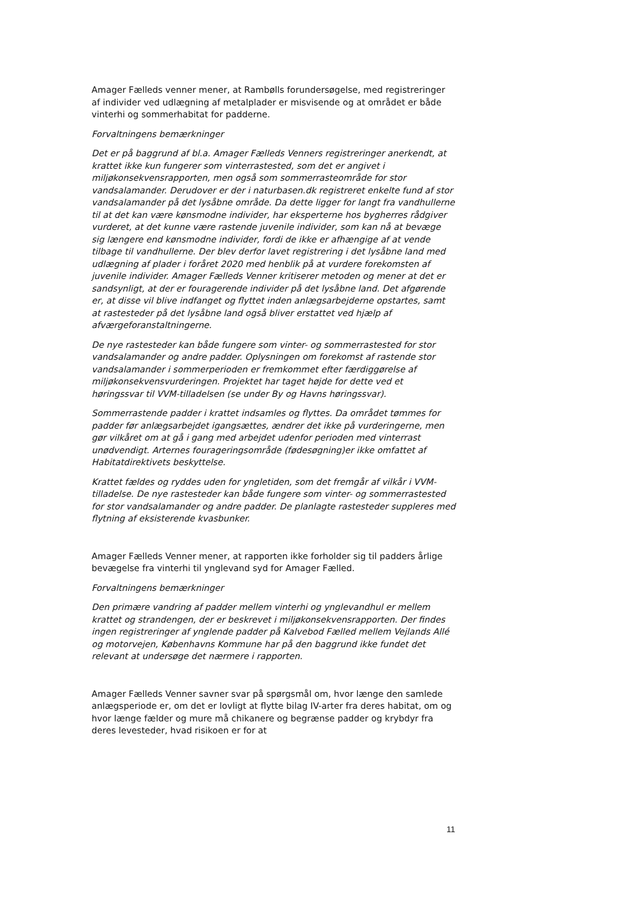Amager Fælleds venner mener, at Rambølls forundersøgelse, med registreringer af individer ved udlægning af metalplader er misvisende og at området er både vinterhi og sommerhabitat for padderne.
Forvaltningens bemærkninger
Det er på baggrund af bl.a. Amager Fælleds Venners registreringer anerkendt, at krattet ikke kun fungerer som vinterrastested, som det er angivet i miljøkonsekvensrapporten, men også som sommerrasteområde for stor vandsalamander. Derudover er der i naturbasen.dk registreret enkelte fund af stor vandsalamander på det lysåbne område. Da dette ligger for langt fra vandhullerne til at det kan være kønsmodne individer, har eksperterne hos bygherres rådgiver vurderet, at det kunne være rastende juvenile individer, som kan nå at bevæge sig længere end kønsmodne individer, fordi de ikke er afhængige af at vende tilbage til vandhullerne. Der blev derfor lavet registrering i det lysåbne land med udlægning af plader i foråret 2020 med henblik på at vurdere forekomsten af juvenile individer. Amager Fælleds Venner kritiserer metoden og mener at det er sandsynligt, at der er fouragerende individer på det lysåbne land. Det afgørende er, at disse vil blive indfanget og flyttet inden anlægsarbejderne opstartes, samt at rastesteder på det lysåbne land også bliver erstattet ved hjælp af afværgeforanstaltningerne.
De nye rastesteder kan både fungere som vinter- og sommerrastested for stor vandsalamander og andre padder. Oplysningen om forekomst af rastende stor vandsalamander i sommerperioden er fremkommet efter færdiggørelse af miljøkonsekvensvurderingen. Projektet har taget højde for dette ved et høringssvar til VVM-tilladelsen (se under By og Havns høringssvar).
Sommerrastende padder i krattet indsamles og flyttes. Da området tømmes for padder før anlægsarbejdet igangsættes, ændrer det ikke på vurderingerne, men gør vilkåret om at gå i gang med arbejdet udenfor perioden med vinterrast unødvendigt. Arternes fourageringsområde (fødesøgning)er ikke omfattet af Habitatdirektivets beskyttelse.
Krattet fældes og ryddes uden for yngletiden, som det fremgår af vilkår i VVM-tilladelse. De nye rastesteder kan både fungere som vinter- og sommerrastested for stor vandsalamander og andre padder. De planlagte rastesteder suppleres med flytning af eksisterende kvasbunker.
Amager Fælleds Venner mener, at rapporten ikke forholder sig til padders årlige bevægelse fra vinterhi til ynglevand syd for Amager Fælled.
Forvaltningens bemærkninger
Den primære vandring af padder mellem vinterhi og ynglevandhul er mellem krattet og strandengen, der er beskrevet i miljøkonsekvensrapporten. Der findes ingen registreringer af ynglende padder på Kalvebod Fælled mellem Vejlands Allé og motorvejen, Københavns Kommune har på den baggrund ikke fundet det relevant at undersøge det nærmere i rapporten.
Amager Fælleds Venner savner svar på spørgsmål om, hvor længe den samlede anlægsperiode er, om det er lovligt at flytte bilag IV-arter fra deres habitat, om og hvor længe fælder og mure må chikanere og begrænse padder og krybdyr fra deres levesteder, hvad risikoen er for at
11